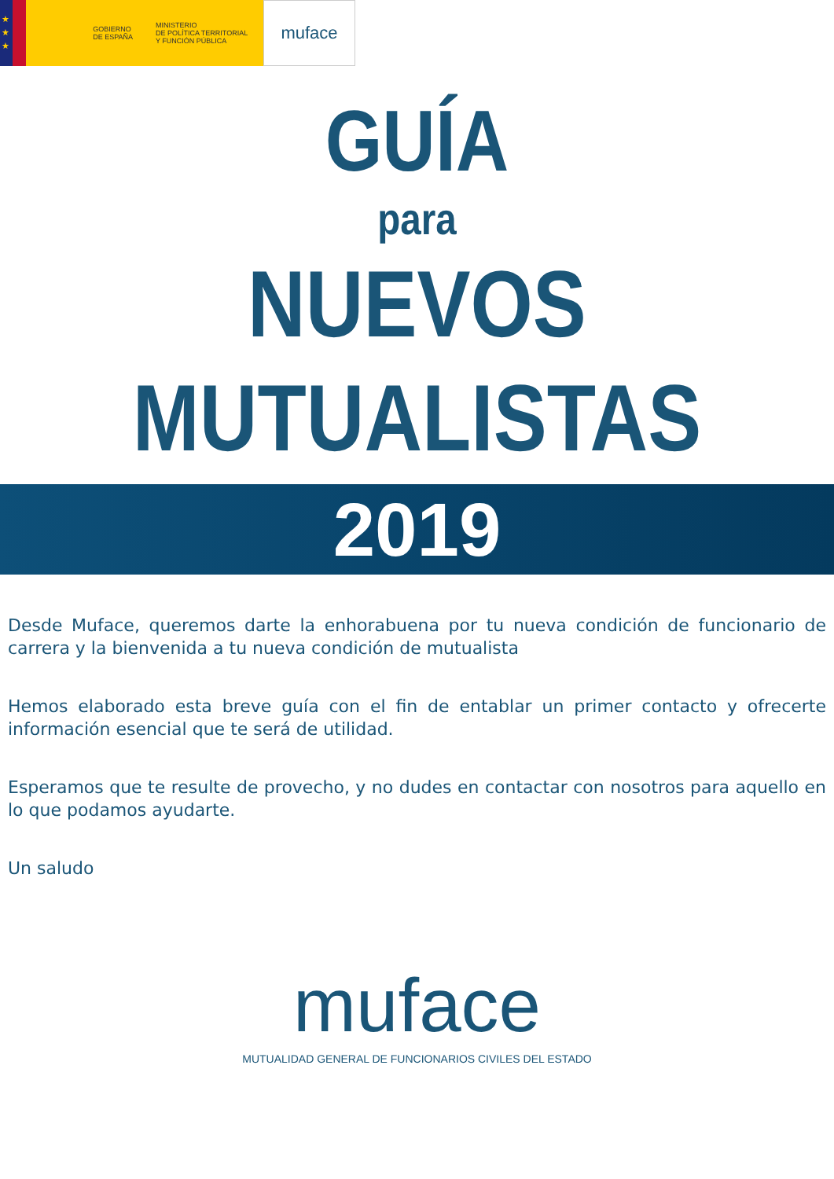★
★
★
GOBIERNO
DE ESPAÑA
MINISTERIO
DE POLÍTICA TERRITORIAL
Y FUNCIÓN PÚBLICA
muface
GUÍA
para
NUEVOS
MUTUALISTAS
2019
Desde Muface, queremos darte la enhorabuena por tu nueva condición de funcionario de carrera y la bienvenida a tu nueva condición de mutualista
Hemos elaborado esta breve guía con el fin de entablar un primer contacto y ofrecerte información esencial que te será de utilidad.
Esperamos que te resulte de provecho, y no dudes en contactar con nosotros para aquello en lo que podamos ayudarte.
Un saludo
muface
MUTUALIDAD GENERAL DE FUNCIONARIOS CIVILES DEL ESTADO